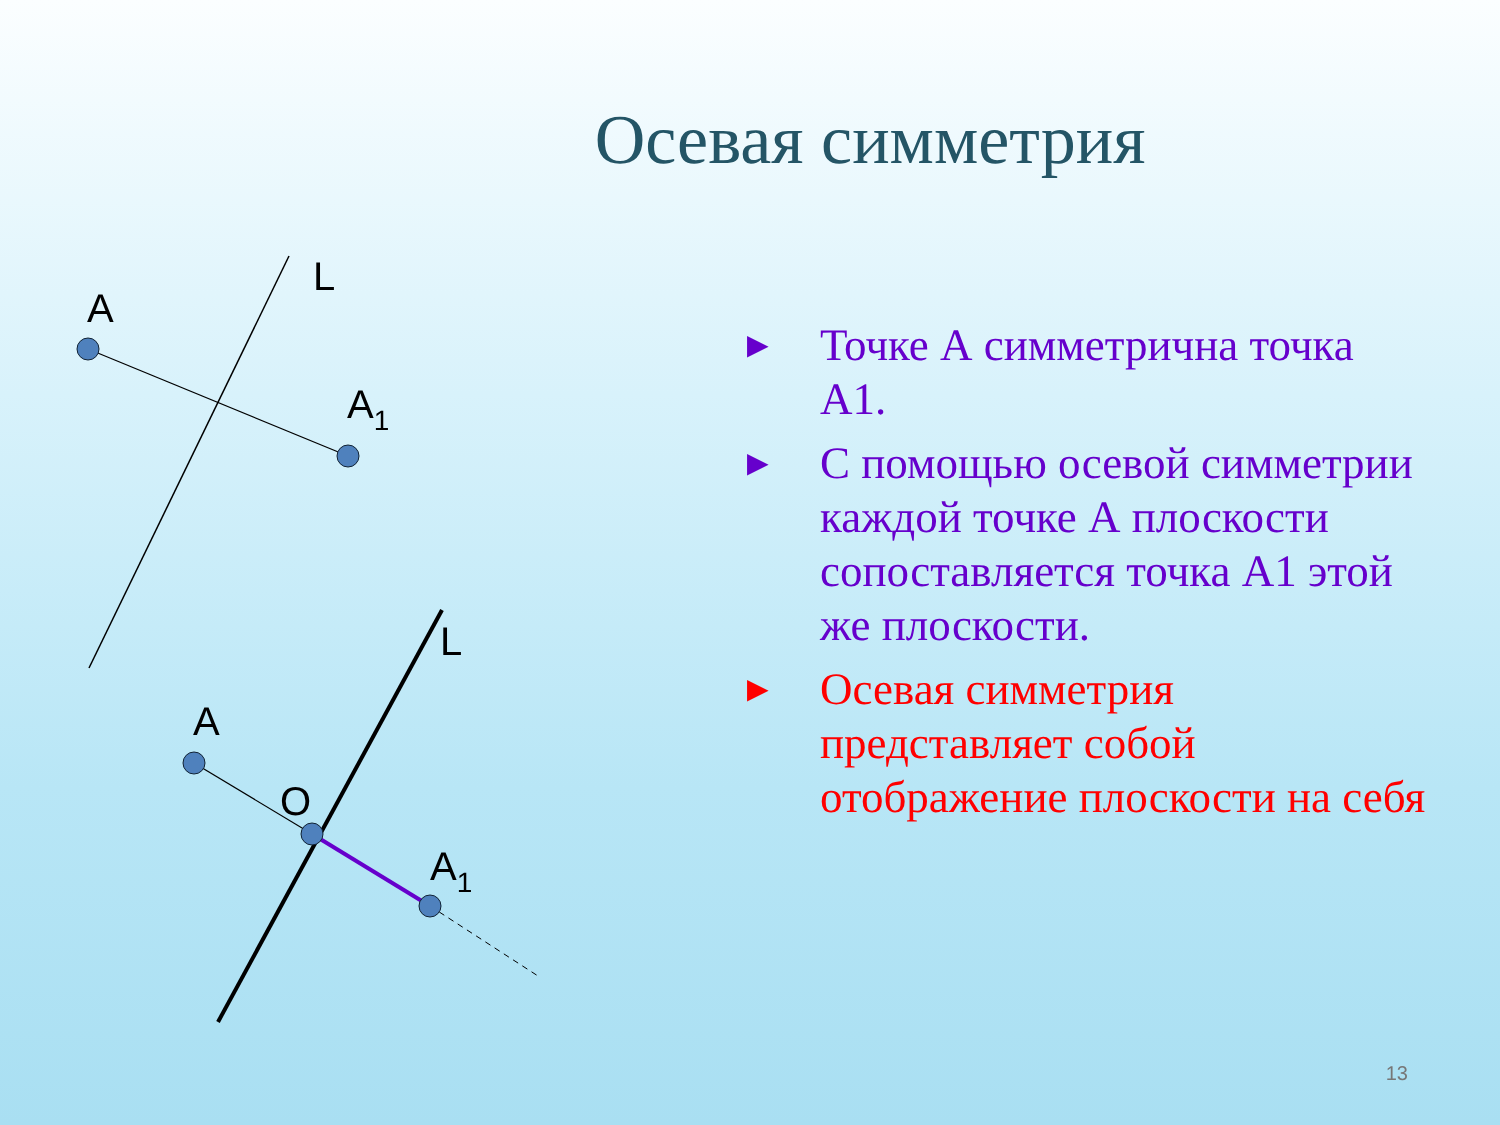Осевая симметрия
L
A
A1
L
A
O
A1
► Точке А симметрична точка А1.
► С помощью осевой симметрии каждой точке А плоскости сопоставляется точка А1 этой же плоскости.
► Осевая симметрия представляет собой отображение плоскости на себя
13